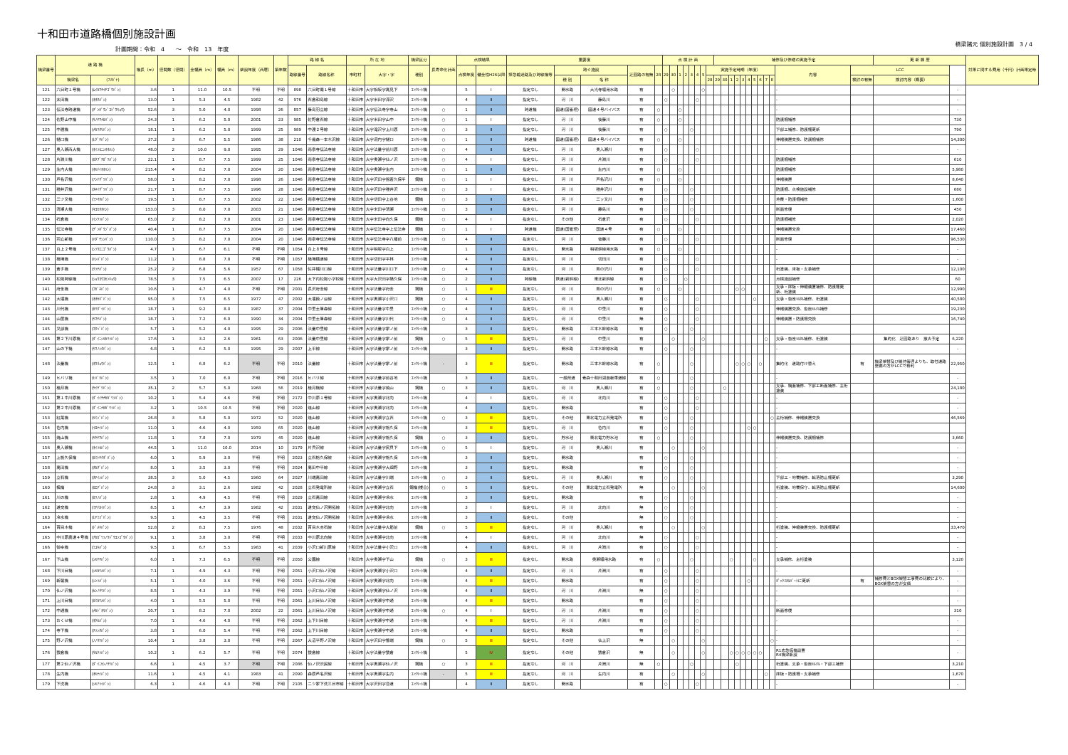十和田市道路橋個別施設計画
計画期間：令和　4　　～　令和　13　年度
橋梁諸元 個別施設計画　3 / 4
| 橋梁番号 | 道 路 橋 | | 橋長（m） | 径間数（径間） | 全幅員（m） | 幅員（m） | 架設年度（西暦） | 築年数 | 路 線 名 | | 所 在 地 | | 橋梁区分 | 長寿命化計画 | 点検結果 | | 重要度 | | | | | 点 検 計 画 | | | | | | | | 補修及び修繕の実施予定 | | | | | | | | | | | | 更 新 履 歴 | | 対策に関する費用（千円）計画策定時 |
| --- | --- | --- | --- | --- | --- | --- | --- | --- | --- | --- | --- | --- | --- | --- | --- | --- | --- | --- | --- | --- | --- | --- | --- | --- | --- | --- | --- | --- | --- | --- | --- | --- | --- | --- | --- | --- | --- | --- | --- | --- | --- | --- | --- | --- |
| | | | | | | | | | 路線番号 | 路線名称 | 市町村 | 大字・字 | 種別 | | 点検年度 | 健全性H26以降 | 緊急輸送路及び跨線橋等 | 跨ぐ施設 | | 迂回路の有無 | 28 | 29 | 30 | 1 | 2 | 3 | 4 | 5 | 実施予定時期（年度） | | | | | | | | | | | 内容 | LCC | | | |
| | 橋梁名 | (ﾌﾘｶﾞﾅ) | | | | | | | | | | | | | | | | 種 別 | 名 称 | | | | | | | | | | 28 | 29 | 30 | 1 | 2 | 3 | 4 | 5 | 6 | 7 | 8 | | 検討の有無 | 検討内容（概要） | | |
| 121 | 六日町１号橋 | (ﾑｲｶﾏﾁｲﾁｺﾞｳﾊﾞｼ) | 3.6 | 1 | 11.0 | 10.5 | 不明 | 不明 | 898 | 六日町南１号線 | 十和田市 | 大字相坂字高見下 | ｺﾝｸﾘｰﾄ橋 | | 5 | Ⅰ | 指定なし | 開水路 | 大光寺堰用水路 | 有 | | | ○ | | | | | ○ | | | | | | | | | | | | - | | | - | |
| 122 | 太田橋 | (ｵｵﾀﾊﾞｼ) | 13.0 | 1 | 5.3 | 4.5 | 1982 | 42 | 976 | 石倉和島線 | 十和田市 | 大字米田字深沢 | ｺﾝｸﾘｰﾄ橋 | | 4 | Ⅱ | 指定なし | 河 川 | 藤島川 | 有 | | ○ | | | | | ○ | | | | | | | | | | | | | - | | | - | |
| 123 | 伝法寺跨道橋 | (ﾃﾞﾝﾎﾟｳｼﾞｺﾄﾞｳｷｮｳ) | 52.6 | 3 | 5.0 | 4.0 | 1998 | 26 | 857 | 藤島羽立線 | 十和田市 | 大字伝法寺字寺山 | ｺﾝｸﾘｰﾄ橋 | ○ | 1 | Ⅱ | 跨道橋 | 国道(国管理) | 国道４号バイパス | 有 | ○ | | | ○ | | | | | | | | | | | | | | | | - | | | - | |
| 124 | 佐野山中橋 | (ｻﾉﾔﾏﾅｶﾊﾞｼ) | 24.3 | 1 | 6.2 | 5.0 | 2001 | 23 | 985 | 佐野倉石線 | 十和田市 | 大字米田字山中 | ｺﾝｸﾘｰﾄ橋 | ○ | 1 | Ⅰ | 指定なし | 河 川 | 後藤川 | 有 | ○ | | | ○ | | | | | | | | | | | | | | | | 防護柵補修 | | | 730 | |
| 125 | 中渡橋 | (ﾅｶﾜﾀﾘﾊﾞｼ) | 18.1 | 1 | 6.2 | 5.0 | 1999 | 25 | 989 | 中渡２号線 | 十和田市 | 大字滝沢字上川原 | ｺﾝｸﾘｰﾄ橋 | ○ | 3 | Ⅱ | 指定なし | 河 川 | 後藤川 | 有 | | ○ | | | | ○ | | | | | | | | | | | | | | 下部工補修、防護柵更新 | | | 790 | |
| 126 | 樋口橋 | (ﾋｸﾞﾁﾊﾞｼ) | 37.2 | 3 | 6.7 | 5.5 | 1986 | 38 | 210 | 千歳森一本木沢線 | 十和田市 | 大字洞内字樋口 | ｺﾝｸﾘｰﾄ橋 | ○ | 1 | Ⅱ | 跨道橋 | 国道(国管理) | 国道４号バイパス | 有 | ○ | | | ○ | | | | | | | | | | | | | | | | 伸縮装置交換、防護柵補修 | | | 14,300 | |
| 127 | 奥入瀬西大橋 | (ｵｲﾗｾﾆｼｵｵﾊｼ) | 48.0 | 2 | 10.0 | 9.0 | 1995 | 29 | 1046 | 両泉寺伝法寺線 | 十和田市 | 大字法量字前川原 | ｺﾝｸﾘｰﾄ橋 | ○ | 4 | Ⅱ | 指定なし | 河 川 | 奥入瀬川 | 有 | | ○ | | | | | ○ | | | | | | | | | | | | | - | | | - | |
| 128 | 片淵川橋 | (ｶﾀﾌﾞﾁｶﾞﾜﾊﾞｼ) | 22.1 | 1 | 8.7 | 7.5 | 1999 | 25 | 1046 | 両泉寺伝法寺線 | 十和田市 | 大字奥瀬字仙ノ沢 | ｺﾝｸﾘｰﾄ橋 | ○ | 4 | Ⅰ | 指定なし | 河 川 | 片淵川 | 有 | | ○ | | | | | ○ | | | | | | | | | | | | | 防護柵補修 | | | 610 | |
| 129 | 生内大橋 | (ｵﾓﾅｲｵｵﾊｼ) | 215.4 | 4 | 8.2 | 7.0 | 2004 | 20 | 1046 | 両泉寺伝法寺線 | 十和田市 | 大字奥瀬字生内 | ｺﾝｸﾘｰﾄ橋 | ○ | 1 | Ⅱ | 指定なし | 河 川 | 生内川 | 有 | ○ | | | ○ | | | | | | | | | | | | | | | | 防護柵補修 | | | 5,980 | |
| 130 | 芦名沢橋 | (ｱｼﾅｻﾞﾜﾊﾞｼ) | 58.0 | 1 | 8.2 | 7.0 | 1998 | 26 | 1046 | 両泉寺伝法寺線 | 十和田市 | 大字沢田字盤若久保平 | 鋼橋 | ○ | 1 | Ⅰ | 指定なし | 河 川 | 芦名沢川 | 有 | ○ | | | ○ | | | | | | | | | | | | | | | | 伸縮装置 | | | 8,640 | |
| 131 | 種井沢橋 | (ﾀﾈｲｻﾞﾜﾊﾞｼ) | 21.7 | 1 | 8.7 | 7.5 | 1996 | 28 | 1046 | 両泉寺伝法寺線 | 十和田市 | 大字沢田字種井沢 | ｺﾝｸﾘｰﾄ橋 | ○ | 3 | Ⅰ | 指定なし | 河 川 | 種井沢川 | 有 | | ○ | | | | ○ | | | | | | | | | | | | | | 防護柵、点検施設補修 | | | 680 | |
| 132 | 三ツ又橋 | (ﾐﾂﾏﾀﾊﾞｼ) | 19.5 | 1 | 8.7 | 7.5 | 2002 | 22 | 1046 | 両泉寺伝法寺線 | 十和田市 | 大字切田字上谷地 | 鋼橋 | ○ | 3 | Ⅱ | 指定なし | 河 川 | 三ッ又川 | 有 | | ○ | | | | ○ | | | | | | | | | | | | | | 地覆・防護柵補修 | | | 1,600 | |
| 133 | 清瀬大橋 | (ｷﾖｾｵｵﾊｼ) | 153.0 | 3 | 8.0 | 7.0 | 2003 | 21 | 1046 | 両泉寺伝法寺線 | 十和田市 | 大字米田字清瀬 | ｺﾝｸﾘｰﾄ橋 | ○ | 3 | Ⅱ | 指定なし | 河 川 | 藤島川 | 有 | | ○ | | | | ○ | | | | | | | | | | | | | | 断面修復 | | | 450 | |
| 134 | 石倉橋 | (ｲｼｸﾗﾊﾞｼ) | 65.0 | 2 | 8.2 | 7.0 | 2001 | 23 | 1046 | 両泉寺伝法寺線 | 十和田市 | 大字米田字向久保 | 鋼橋 | ○ | 4 | Ⅰ | 指定なし | その他 | 石倉沢 | 有 | | ○ | | | | | ○ | | | | | | | | | | | | | 防護柵補修 | | | 2,020 | |
| 135 | 伝法寺橋 | (ﾃﾞﾝﾎﾟｳｼﾞﾊﾞｼ) | 40.4 | 1 | 8.7 | 7.5 | 2004 | 20 | 1046 | 両泉寺伝法寺線 | 十和田市 | 大字伝法寺字上伝法寺 | 鋼橋 | ○ | 1 | Ⅰ | 跨道橋 | 国道(国管理) | 国道４号 | 有 | ○ | | | ○ | | | | | | | | | | | | | | | | 伸縮装置交換 | | | 17,460 | |
| 136 | 羽立新橋 | (ﾊﾀﾞﾁｼﾝﾊﾞｼ) | 110.0 | 3 | 8.2 | 7.0 | 2004 | 20 | 1046 | 両泉寺伝法寺線 | 十和田市 | 大字伝法寺字八幡前 | ｺﾝｸﾘｰﾄ橋 | ○ | 4 | Ⅱ | 指定なし | 河 川 | 後藤川 | 有 | | ○ | | | | | ○ | | | | | | | | | | | | | 断面修復 | | | 96,530 | |
| 137 | 白上２号橋 | (ｼﾗｳｴﾆｺﾞｳﾊﾞｼ) | 4.7 | 1 | 6.7 | 6.1 | 不明 | 不明 | 1054 | 白上８号線 | 十和田市 | 大字相坂字白上 | ｺﾝｸﾘｰﾄ橋 | | 1 | Ⅱ | 指定なし | 開水路 | 相坂幹線用水路 | 有 | ○ | | | ○ | | | | | | | | | | | | | | | | - | | | - | |
| 138 | 橋場橋 | (ﾊｼﾊﾞﾊﾞｼ) | 11.2 | 1 | 8.8 | 7.8 | 不明 | 不明 | 1057 | 橋場横道線 | 十和田市 | 大字切田字平林 | ｺﾝｸﾘｰﾄ橋 | | 4 | Ⅱ | 指定なし | 河 川 | 切田川 | 有 | | ○ | | | | | ○ | | | | | | | | | | | | | - | | | - | |
| 139 | 倉手橋 | (ｸﾗﾃﾊﾞｼ) | 25.2 | 2 | 6.8 | 5.6 | 1957 | 67 | 1058 | 佐井幅川口線 | 十和田市 | 大字法量字川口下 | ｺﾝｸﾘｰﾄ橋 | ○ | 4 | Ⅱ | 指定なし | 河 川 | 熊の沢川 | 有 | | ○ | | | | | ○ | | | | | | | | | | | | | 桁塗装、床板・支承補修 | | | 12,100 | |
| 140 | 松陽跨線橋 | (ｼｮｳﾖｳｺｾﾝｷｮｳ) | 78.5 | 3 | 7.5 | 6.5 | 2007 | 17 | 226 | 大下内松陽小学校線 | 十和田市 | 大字大沢田字鍋久保 | ｺﾝｸﾘｰﾄ橋 | ○ | 2 | Ⅱ | 跨線橋 | 鉄道(新幹線) | 東北新幹線 | 有 | | ○ | | | ○ | | | | | | | | | | | | | | | 点検施設補修 | | | 60 | |
| 141 | 府金橋 | (ﾌｶﾞﾈﾊﾞｼ) | 10.6 | 1 | 4.7 | 4.0 | 不明 | 不明 | 2001 | 長沢府金線 | 十和田市 | 大字法量字府金 | 鋼橋 | ○ | 1 | Ⅲ | 指定なし | 河 川 | 熊の沢川 | 有 | ○ | | | ○ | | | | | | | | | ○ | ○ | | | | | | 支承・床板・伸縮装置補修、防護柵更新、桁塗装 | | | 12,990 | |
| 142 | 大堰橋 | (ｵｵｾｷﾞﾊﾞｼ) | 95.0 | 3 | 7.5 | 6.5 | 1977 | 47 | 2002 | 大堰段ノ台線 | 十和田市 | 大字奥瀬字小沢口 | 鋼橋 | ○ | 4 | Ⅱ | 指定なし | 河 川 | 奥入瀬川 | 有 | | ○ | | | | | ○ | | | | | | | | | ○ | | | | 支承・沓座ﾓﾙﾀﾙ補修、桁塗装 | | | 40,580 | |
| 143 | 川代橋 | (ｶﾜﾀﾞｲﾊﾞｼ) | 18.7 | 1 | 9.2 | 8.0 | 1987 | 37 | 2004 | 中里土筆森線 | 十和田市 | 大字法量字中里 | ｺﾝｸﾘｰﾄ橋 | ○ | 4 | Ⅱ | 指定なし | 河 川 | 中里川 | 有 | | ○ | | | | | ○ | | | | | | | | | | | | | 伸縮装置交換、沓座ﾓﾙﾀﾙ補修 | | | 19,230 | |
| 144 | 山屋橋 | (ﾔﾏﾔﾊﾞｼ) | 18.7 | 1 | 7.2 | 6.0 | 1990 | 34 | 2004 | 中里土筆森線 | 十和田市 | 大字法量字川代 | ｺﾝｸﾘｰﾄ橋 | ○ | 4 | Ⅱ | 指定なし | 河 川 | 中里川 | 無 | | ○ | | | | | ○ | | | | | | | | | | | | | 伸縮装置・防護柵交換 | | | 16,740 | |
| 145 | 又部橋 | (ﾏﾀﾍﾞﾊﾞｼ) | 5.7 | 1 | 5.2 | 4.0 | 1995 | 29 | 2006 | 法量中里線 | 十和田市 | 大字法量字家ノ前 | ｺﾝｸﾘｰﾄ橋 | | 3 | Ⅱ | 指定なし | 開水路 | 三本木幹線水路 | 有 | | ○ | | | | ○ | | | | | | | | | | | | | | | | | | |
| 146 | 第２下川原橋 | (ﾀﾞｲﾆｼﾓｶﾜﾗﾊﾞｼ) | 17.6 | 1 | 3.2 | 2.6 | 1961 | 63 | 2006 | 法量中里線 | 十和田市 | 大字法量字家ノ前 | 鋼橋 | ○ | 5 | Ⅲ | 指定なし | 河 川 | 中里川 | 有 | | | ○ | | | | | ○ | | | | | | | | | | ○ | | 支承・沓座ﾓﾙﾀﾙ補修、桁塗装 | | 集約化 迂回路あり 撤去予定 | 6,220 | |
| 147 | 山の下橋 | (ﾔﾏﾉｼﾀﾊﾞｼ) | 6.8 | 1 | 6.2 | 5.0 | 1995 | 29 | 2007 | 上平線 | 十和田市 | 大字法量字家ノ前 | ｺﾝｸﾘｰﾄ橋 | | 3 | Ⅱ | 指定なし | 開水路 | 三本木幹線水路 | 有 | | ○ | | | | ○ | | | | | | | | | | | | | | - | | | - | |
| 148 | 法量橋 | (ﾎｳﾘｮｳﾊﾞｼ) | 12.5 | 1 | 6.8 | 6.2 | 不明 | 不明 | 2010 | 法量線 | 十和田市 | 大字法量字家ノ前 | ｺﾝｸﾘｰﾄ橋 | - | 3 | Ⅲ | 指定なし | 開水路 | 三本木幹線水路 | 有 | ○ | | | | | ○ | | | | | | | ○ | ○ | ○ | | ○ | | | 集約化 道路付け替え | 有 | 橋梁架替及び維持管理よりも、取付道路整備の方がLCCで有利 | 22,950 | |
| 149 | ヒバリ橋 | (ﾋﾊﾞﾘﾊﾞｼ) | 3.5 | 1 | 7.0 | 6.0 | 不明 | 不明 | 2016 | ヒバリ線 | 十和田市 | 大字法量字前谷地 | ｺﾝｸﾘｰﾄ橋 | | 3 | Ⅱ | 指定なし | 一般県道 | 青森十和田湖自転車道線 | 有 | ○ | | | | | ○ | | | | | | | | | | | | | | - | | | - | |
| 150 | 桂月橋 | (ｹｲｹﾞﾂﾊﾞｼ) | 35.1 | 2 | 5.7 | 5.0 | 1968 | 56 | 2019 | 桂月橋線 | 十和田市 | 大字法量字焼山 | 鋼橋 | ○ | 3 | Ⅱ | 指定なし | 河 川 | 奥入瀬川 | 有 | ○ | | | | | ○ | | | | | ○ | | | | | | | | | 支承、橋面補修、下部工断面補修、主桁塗装 | | | 24,180 | |
| 151 | 第１中川原橋 | (ﾀﾞｲｲﾁﾅｶｶﾞﾜﾗﾊﾞｼ) | 10.2 | 1 | 5.4 | 4.6 | 不明 | 不明 | 2172 | 中川原１号線 | 十和田市 | 大字奥瀬字北向 | ｺﾝｸﾘｰﾄ橋 | | 4 | Ⅰ | 指定なし | 河 川 | 北向川 | 有 | | ○ | | | | | ○ | | | | | | | | | | | | | - | | | - | |
| 152 | 第２中川原橋 | (ﾀﾞｲﾆﾅｶｶﾞﾜﾗﾊﾞｼ) | 3.2 | 1 | 10.5 | 10.5 | 不明 | 不明 | 2020 | 焼山線 | 十和田市 | 大字奥瀬字北向 | ｺﾝｸﾘｰﾄ橋 | | 4 | Ⅱ | 指定なし | 開水路 | | 有 | | ○ | | | | | ○ | | | | | | | | | | | | | - | | | - | |
| 153 | 紅葉橋 | (ﾓﾐｼﾞﾊﾞｼ) | 26.8 | 3 | 5.8 | 5.0 | 1972 | 52 | 2020 | 焼山線 | 十和田市 | 大字奥瀬字立石 | ｺﾝｸﾘｰﾄ橋 | ○ | 3 | Ⅲ | 指定なし | その他 | 東北電力立石発電所 | 有 | | ○ | | | | ○ | | | | | | | | | | | | | ○ | 主桁補修、伸縮装置交換 | | | 46,569 | |
| 154 | 色内橋 | (ｲﾛﾅｲﾊﾞｼ) | 11.0 | 1 | 4.6 | 4.0 | 1959 | 65 | 2020 | 焼山線 | 十和田市 | 大字奥瀬字栃久保 | ｺﾝｸﾘｰﾄ橋 | | 3 | Ⅲ | 指定なし | 河 川 | 色内川 | 有 | | ○ | | | | ○ | | | | | | | | | ○ | ○ | | | | | | | | |
| 155 | 焼山橋 | (ﾔｹﾔﾏﾊﾞｼ) | 11.8 | 1 | 7.8 | 7.0 | 1979 | 45 | 2020 | 焼山線 | 十和田市 | 大字奥瀬字栃久保 | 鋼橋 | ○ | 3 | Ⅱ | 指定なし | 貯水池 | 東北電力貯水池 | 有 | ○ | | | | | ○ | | | | | | | | | | | | | | 伸縮装置交換、防護柵補修 | | | 3,660 | |
| 156 | 奥入瀬橋 | (ｵｲﾗｾﾊﾞｼ) | 44.5 | 1 | 11.0 | 10.0 | 2014 | 10 | 2179 | 片貝沢線 | 十和田市 | 大字法量字尻貝下 | ｺﾝｸﾘｰﾄ橋 | ○ | 5 | Ⅰ | 指定なし | 河 川 | 奥入瀬川 | 有 | | | ○ | | | | | ○ | | | | | | | | | | | | - | | | - | |
| 157 | 上栃久保橋 | (ｶﾐﾄﾁｸﾎﾞﾊﾞｼ) | 6.0 | 1 | 5.9 | 3.0 | 不明 | 不明 | 2023 | 立石栃久保線 | 十和田市 | 大字奥瀬字栃久保 | ｺﾝｸﾘｰﾄ橋 | | 3 | Ⅱ | 指定なし | 開水路 | | 有 | | ○ | | | | ○ | | | | | | | | | | | | | | - | | | - | |
| 158 | 高田橋 | (ﾀｶﾀﾞﾊﾞｼ) | 8.0 | 1 | 3.5 | 3.0 | 不明 | 不明 | 2024 | 高田中平線 | 十和田市 | 大字奥瀬字大畑野 | ｺﾝｸﾘｰﾄ橋 | | 3 | Ⅱ | 指定なし | 開水路 | | 有 | | ○ | | | | ○ | | | | | | | | | | | | | | - | | | - | |
| 159 | 立石橋 | (ﾀﾃｲｼﾊﾞｼ) | 38.5 | 3 | 5.0 | 4.5 | 1960 | 64 | 2027 | 川端高田線 | 十和田市 | 大字法量字川端 | ｺﾝｸﾘｰﾄ橋 | ○ | 3 | Ⅱ | 指定なし | 河 川 | 奥入瀬川 | 有 | | ○ | | | | ○ | | | | | | | | | | | | | | 下部工・地覆補修、転落防止柵更新 | | | 3,290 | |
| 160 | 楓橋 | (ｶｴﾃﾞﾊﾞｼ) | 24.8 | 3 | 3.1 | 2.6 | 1982 | 42 | 2028 | 立石発電所線 | 十和田市 | 大字奥瀬字立石 | 鋼橋(複合) | ○ | 5 | Ⅱ | 指定なし | その他 | 東北電力立石発電所 | 無 | | | ○ | | | | | ○ | | | | | | | | | | | | 桁塗装、地覆保守、転落防止柵更新 | | | 14,600 | |
| 161 | 川の橋 | (ｶﾜﾉﾊﾞｼ) | 2.8 | 1 | 4.9 | 4.5 | 不明 | 不明 | 2029 | 立石高田線 | 十和田市 | 大字奥瀬字冷水 | ｺﾝｸﾘｰﾄ橋 | | 3 | Ⅱ | 指定なし | 開水路 | | 有 | | ○ | | | | ○ | | | | | | | | | | | | | | - | | | - | |
| 162 | 道交橋 | (ﾐﾁﾅｶｲﾊﾞｼ) | 8.5 | 1 | 4.7 | 3.9 | 1982 | 42 | 2031 | 道交仙ノ沢開拓線 | 十和田市 | 大字奥瀬字北向 | ｺﾝｸﾘｰﾄ橋 | | 3 | Ⅰ | 指定なし | 河 川 | 北向川 | 無 | | ○ | | | | ○ | | | | | | | | | | | | | | - | | | - | |
| 163 | 冷水橋 | (ﾋﾔﾐｽﾞﾊﾞｼ) | 9.5 | 1 | 4.5 | 3.5 | 不明 | 不明 | 2031 | 道交仙ノ沢開拓線 | 十和田市 | 大字奥瀬字冷水 | ｺﾝｸﾘｰﾄ橋 | | 3 | Ⅱ | 指定なし | その他 | | 無 | | ○ | | | | ○ | | | | | | | | | | | | | | - | | | - | |
| 164 | 百目木橋 | (ﾄﾞﾒｷﾊﾞｼ) | 52.8 | 2 | 8.3 | 7.5 | 1976 | 48 | 2032 | 百目木赤石線 | 十和田市 | 大字法量字大筋前 | 鋼橋 | ○ | 5 | Ⅲ | 指定なし | 河 川 | 奥入瀬川 | 有 | | | ○ | | | | | ○ | | | | | | | | | | | | 桁塗装、伸縮装置交換、防護柵更新 | | | 33,470 | |
| 165 | 中川原農道４号橋 | (ﾅｶｶﾞﾜﾗﾉｳﾄﾞｳﾖﾝｺﾞｳﾊﾞｼ) | 9.1 | 1 | 3.8 | 3.0 | 不明 | 不明 | 2033 | 中川原北向線 | 十和田市 | 大字奥瀬字北向 | ｺﾝｸﾘｰﾄ橋 | | 4 | Ⅰ | 指定なし | 河 川 | 北向川 | 無 | | ○ | | | | | ○ | | | | | | | | | | | | | - | | | - | |
| 166 | 御幸橋 | (ﾐﾕｷﾊﾞｼ) | 9.5 | 1 | 6.7 | 5.5 | 1983 | 41 | 2039 | 小沢口新川原線 | 十和田市 | 大字法量字小沢口 | ｺﾝｸﾘｰﾄ橋 | | 4 | Ⅱ | 指定なし | 河 川 | 片淵川 | 有 | | ○ | | | | | ○ | | | | | | | | | | | | | - | | | - | |
| 167 | 下山橋 | (ｼﾓﾔﾏﾊﾞｼ) | 6.0 | 1 | 7.3 | 6.5 | 不明 | 不明 | 2050 | 公園線 | 十和田市 | 大字奥瀬字下山 | 鋼橋 | ○ | 3 | Ⅲ | 指定なし | 開水路 | 奥瀬堰用水路 | 有 | ○ | | | | | ○ | | | | | | ○ | | | | ○ | | | | 支承補修、主桁塗装 | | | 3,120 | |
| 168 | 下川目橋 | (ｼﾓｶﾜﾒﾊﾞｼ) | 7.1 | 1 | 4.9 | 4.3 | 不明 | 不明 | 2051 | 小沢口仙ノ沢線 | 十和田市 | 大字奥瀬字小沢口 | ｺﾝｸﾘｰﾄ橋 | | 4 | Ⅱ | 指定なし | 河 川 | 片淵川 | 有 | | ○ | | | | | ○ | | | | | | | | | | | | | - | | | - | |
| 169 | 新羅橋 | (ｼﾝﾗﾊﾞｼ) | 5.1 | 1 | 4.0 | 3.6 | 不明 | 不明 | 2051 | 小沢口仙ノ沢線 | 十和田市 | 大字奥瀬字北向 | ｺﾝｸﾘｰﾄ橋 | | 4 | Ⅲ | 指定なし | 開水路 | | 有 | | ○ | | | | | ○ | | | | | | | | ○ | | | | | ﾎﾞｯｸｽｶﾙﾊﾞｰﾄに更新 | 有 | 補修費とBOX架替工事費の比較により、BOX架替の方が安価 | - | |
| 170 | 仙ノ沢橋 | (ｾﾝﾉｻﾜﾊﾞｼ) | 8.5 | 1 | 4.3 | 3.9 | 不明 | 不明 | 2051 | 小沢口仙ノ沢線 | 十和田市 | 大字奥瀬字仙ノ沢 | ｺﾝｸﾘｰﾄ橋 | | 4 | Ⅱ | 指定なし | 河 川 | 片淵川 | 無 | | ○ | | | | | ○ | | | | | | | | | | | | | - | | | - | |
| 171 | 上川目橋 | (ｶﾐｶﾜﾒﾊﾞｼ) | 4.0 | 1 | 5.5 | 5.0 | 不明 | 不明 | 2061 | 上川目仙ノ沢線 | 十和田市 | 大字奥瀬字中通 | ｺﾝｸﾘｰﾄ橋 | | 4 | Ⅲ | 指定なし | 開水路 | | 有 | | ○ | | | | | ○ | | | | | | | | | | | | | - | | | - | |
| 172 | 中通橋 | (ﾅｶﾄﾞｵﾘﾊﾞｼ) | 20.7 | 1 | 8.2 | 7.0 | 2002 | 22 | 2061 | 上川目仙ノ沢線 | 十和田市 | 大字奥瀬字中通 | ｺﾝｸﾘｰﾄ橋 | ○ | 4 | Ⅰ | 指定なし | 河 川 | 片淵川 | 有 | | ○ | | | | | ○ | | | | | | | | | | | | | 断面修復 | | | 310 | |
| 173 | おくせ橋 | (ｵｸｾﾊﾞｼ) | 7.0 | 1 | 4.6 | 4.0 | 不明 | 不明 | 2062 | 上下川目線 | 十和田市 | 大字奥瀬字中通 | ｺﾝｸﾘｰﾄ橋 | | 4 | Ⅲ | 指定なし | 河 川 | 片淵川 | 有 | | ○ | | | | | ○ | | | | | | | | | | | | | - | | | - | |
| 174 | 寺下橋 | (ﾃﾗｼﾀﾊﾞｼ) | 3.8 | 1 | 6.0 | 5.4 | 不明 | 不明 | 2062 | 上下川目線 | 十和田市 | 大字奥瀬字中通 | ｺﾝｸﾘｰﾄ橋 | | 4 | Ⅱ | 指定なし | 開水路 | | 有 | | ○ | | | | | ○ | | | | | | | | | | | | | - | | | - | |
| 175 | 野ノ沢橋 | (ﾉﾉｻﾜﾊﾞｼ) | 10.4 | 1 | 3.8 | 3.0 | 不明 | 不明 | 2067 | 大沼平野ノ沢線 | 十和田市 | 大字沢田字笹端 | 鋼橋 | ○ | 5 | Ⅲ | 指定なし | その他 | 仙上沢 | 無 | | | ○ | | | | | ○ | | | | | | | | | | | ○ | - | | | - | |
| 176 | 猿倉橋 | (ｻﾙｸﾗﾊﾞｼ) | 10.2 | 1 | 6.2 | 5.7 | 不明 | 不明 | 2074 | 猿倉線 | 十和田市 | 大字法量字猿倉 | ｺﾝｸﾘｰﾄ橋 | | 5 | Ⅳ | 指定なし | その他 | 猿倉沢 | 無 | | | ○ | | | | | ○ | | | | ○ | ○ | ○ | ○ | ○ | ○ | | | R1応急仮橋設置 R4橋梁新設 | | | - | |
| 177 | 第２仙ノ沢橋 | (ﾀﾞｲﾆｾﾝﾉｻﾜﾊﾞｼ) | 6.6 | 1 | 4.5 | 3.7 | 不明 | 不明 | 2086 | 仙ノ沢渋民線 | 十和田市 | 大字奥瀬字仙ノ沢 | 鋼橋 | ○ | 3 | Ⅲ | 指定なし | 河 川 | 片淵川 | 無 | ○ | | | | | ○ | | | | | | | ○ | | | | | | | 桁塗装、支承・沓座ﾓﾙﾀﾙ・下部工補修 | | | 3,210 | |
| 178 | 生内橋 | (ｵﾓﾅｲﾊﾞｼ) | 11.6 | 1 | 4.5 | 4.1 | 1983 | 41 | 2090 | 森原芦名沢線 | 十和田市 | 大字奥瀬字生内 | ｺﾝｸﾘｰﾄ橋 | - | 5 | Ⅲ | 指定なし | 河 川 | 生内川 | 有 | | | ○ | | | | | ○ | | | | | | | | | | ○ | | 床板・防護柵・支承補修 | | | 1,670 | |
| 179 | 下洗橋 | (ｼﾓｱﾗｲﾊﾞｼ) | 6.3 | 1 | 4.6 | 4.0 | 不明 | 不明 | 2105 | 二ツ家下洗三日市線 | 十和田市 | 大字沢田字音道 | ｺﾝｸﾘｰﾄ橋 | | 4 | Ⅱ | 指定なし | 開水路 | | 有 | | ○ | | | | | ○ | | | | | | | | | | | | | - | | | - | |